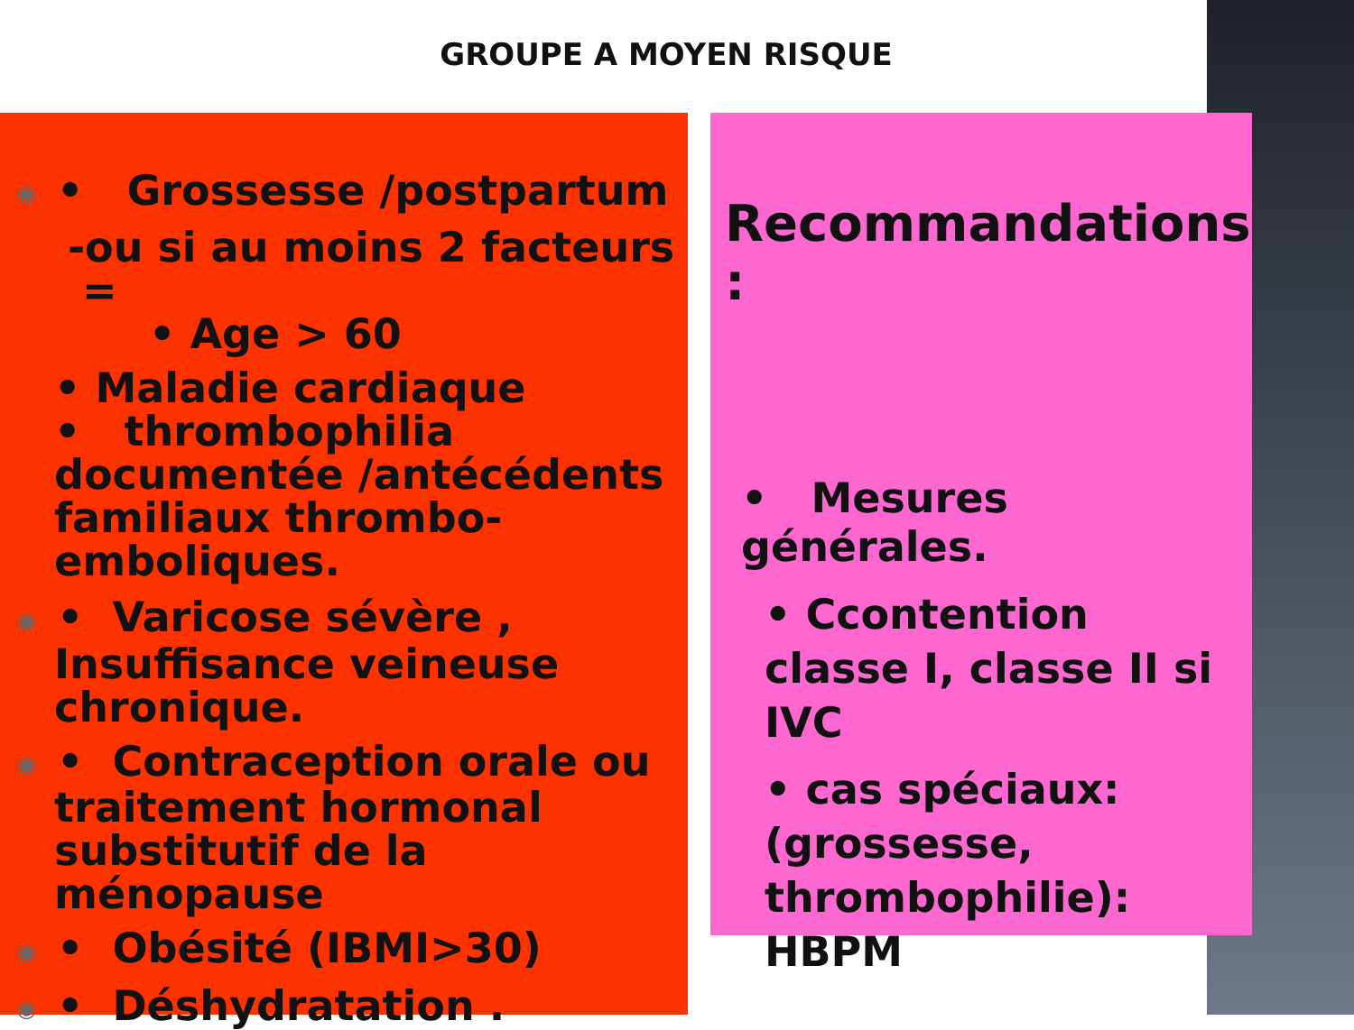GROUPE A MOYEN RISQUE
◉ • Grossesse /postpartum
-ou si au moins 2 facteurs =
• Age > 60
• Maladie cardiaque
• thrombophilia documentée /antécédents familiaux thrombo-emboliques.
◉ • Varicose sévère ,
Insuffisance veineuse chronique.
◉ • Contraception orale ou
traitement hormonal substitutif de la ménopause
◉ • Obésité (IBMI>30)
◉ • Déshydratation .
Recommandations :
• Mesures générales.
• Ccontention classe I, classe II si IVC
• cas spéciaux: (grossesse, thrombophilie): HBPM